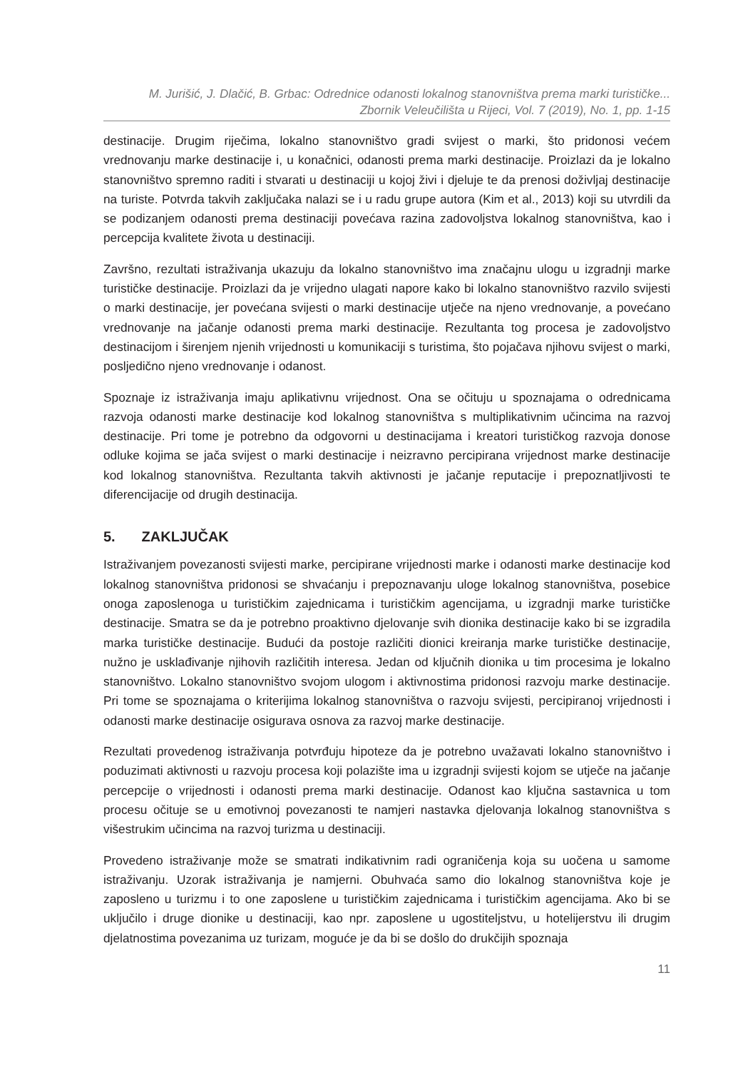M. Jurišić, J. Dlačić, B. Grbac: Odrednice odanosti lokalnog stanovništva prema marki turističke...
Zbornik Veleučilišta u Rijeci, Vol. 7 (2019), No. 1, pp. 1-15
destinacije. Drugim riječima, lokalno stanovništvo gradi svijest o marki, što pridonosi većem vrednovanju marke destinacije i, u konačnici, odanosti prema marki destinacije. Proizlazi da je lokalno stanovništvo spremno raditi i stvarati u destinaciji u kojoj živi i djeluje te da prenosi doživljaj destinacije na turiste. Potvrda takvih zaključaka nalazi se i u radu grupe autora (Kim et al., 2013) koji su utvrdili da se podizanjem odanosti prema destinaciji povećava razina zadovoljstva lokalnog stanovništva, kao i percepcija kvalitete života u destinaciji.
Završno, rezultati istraživanja ukazuju da lokalno stanovništvo ima značajnu ulogu u izgradnji marke turističke destinacije. Proizlazi da je vrijedno ulagati napore kako bi lokalno stanovništvo razvilo svijesti o marki destinacije, jer povećana svijesti o marki destinacije utječe na njeno vrednovanje, a povećano vrednovanje na jačanje odanosti prema marki destinacije. Rezultanta tog procesa je zadovoljstvo destinacijom i širenjem njenih vrijednosti u komunikaciji s turistima, što pojačava njihovu svijest o marki, posljedično njeno vrednovanje i odanost.
Spoznaje iz istraživanja imaju aplikativnu vrijednost. Ona se očituju u spoznajama o odrednicama razvoja odanosti marke destinacije kod lokalnog stanovništva s multiplikativnim učincima na razvoj destinacije. Pri tome je potrebno da odgovorni u destinacijama i kreatori turističkog razvoja donose odluke kojima se jača svijest o marki destinacije i neizravno percipirana vrijednost marke destinacije kod lokalnog stanovništva. Rezultanta takvih aktivnosti je jačanje reputacije i prepoznatljivosti te diferencijacije od drugih destinacija.
5. ZAKLJUČAK
Istraživanjem povezanosti svijesti marke, percipirane vrijednosti marke i odanosti marke destinacije kod lokalnog stanovništva pridonosi se shvaćanju i prepoznavanju uloge lokalnog stanovništva, posebice onoga zaposlenoga u turističkim zajednicama i turističkim agencijama, u izgradnji marke turističke destinacije. Smatra se da je potrebno proaktivno djelovanje svih dionika destinacije kako bi se izgradila marka turističke destinacije. Budući da postoje različiti dionici kreiranja marke turističke destinacije, nužno je usklađivanje njihovih različitih interesa. Jedan od ključnih dionika u tim procesima je lokalno stanovništvo. Lokalno stanovništvo svojom ulogom i aktivnostima pridonosi razvoju marke destinacije. Pri tome se spoznajama o kriterijima lokalnog stanovništva o razvoju svijesti, percipiranoj vrijednosti i odanosti marke destinacije osigurava osnova za razvoj marke destinacije.
Rezultati provedenog istraživanja potvrđuju hipoteze da je potrebno uvažavati lokalno stanovništvo i poduzimati aktivnosti u razvoju procesa koji polazište ima u izgradnji svijesti kojom se utječe na jačanje percepcije o vrijednosti i odanosti prema marki destinacije. Odanost kao ključna sastavnica u tom procesu očituje se u emotivnoj povezanosti te namjeri nastavka djelovanja lokalnog stanovništva s višestrukim učincima na razvoj turizma u destinaciji.
Provedeno istraživanje može se smatrati indikativnim radi ograničenja koja su uočena u samome istraživanju. Uzorak istraživanja je namjerni. Obuhvaća samo dio lokalnog stanovništva koje je zaposleno u turizmu i to one zaposlene u turističkim zajednicama i turističkim agencijama. Ako bi se uključilo i druge dionike u destinaciji, kao npr. zaposlene u ugostiteljstvu, u hotelijerstvu ili drugim djelatnostima povezanima uz turizam, moguće je da bi se došlo do drukčijih spoznaja
11